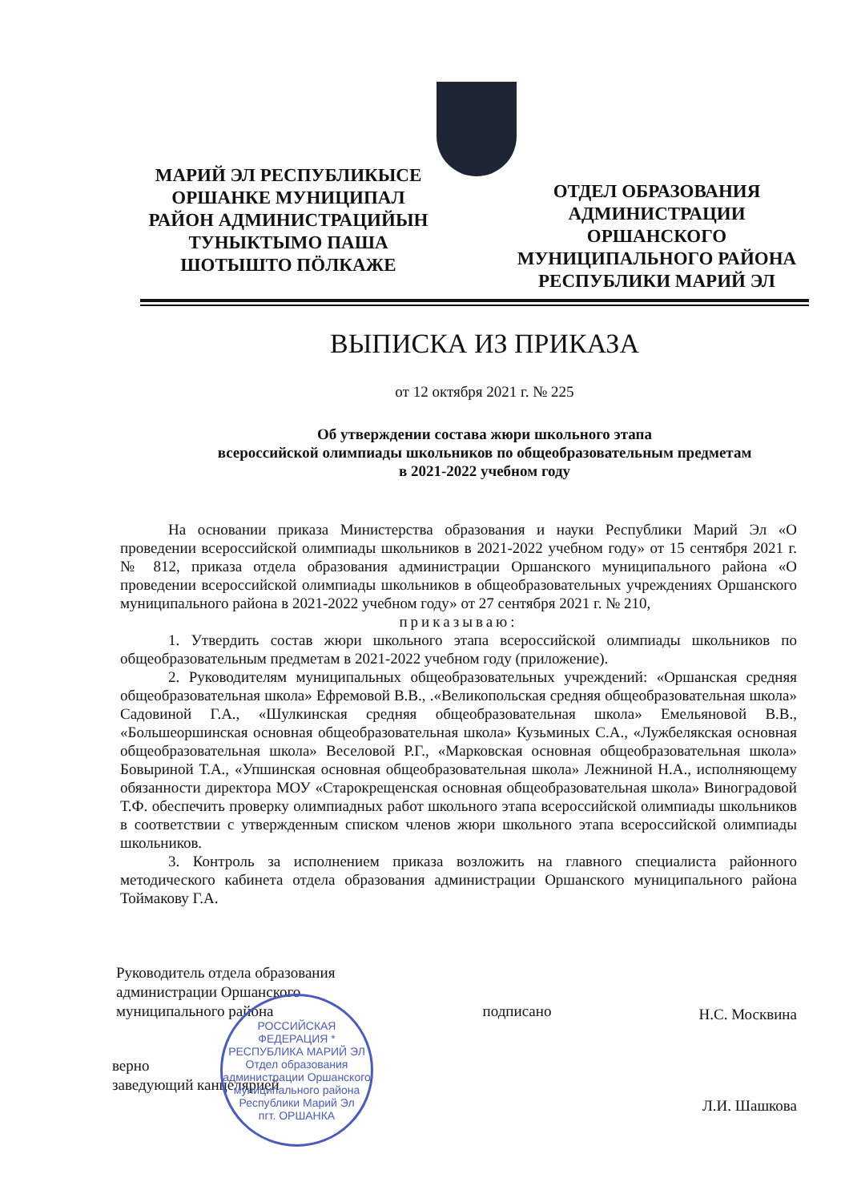МАРИЙ ЭЛ РЕСПУБЛИКЫСЕ ОРШАНКЕ МУНИЦИПАЛ РАЙОН АДМИНИСТРАЦИЙЫН ТУНЫКТЫМО ПАША ШОТЫШТО ПӦЛКАЖЕ
ОТДЕЛ ОБРАЗОВАНИЯ АДМИНИСТРАЦИИ ОРШАНСКОГО МУНИЦИПАЛЬНОГО РАЙОНА РЕСПУБЛИКИ МАРИЙ ЭЛ
ВЫПИСКА ИЗ ПРИКАЗА
от 12 октября 2021 г. № 225
Об утверждении состава жюри школьного этапа
всероссийской олимпиады школьников по общеобразовательным предметам
в 2021-2022 учебном году
На основании приказа Министерства образования и науки Республики Марий Эл «О проведении всероссийской олимпиады школьников в 2021-2022 учебном году» от 15 сентября 2021 г. № 812, приказа отдела образования администрации Оршанского муниципального района «О проведении всероссийской олимпиады школьников в общеобразовательных учреждениях Оршанского муниципального района в 2021-2022 учебном году» от 27 сентября 2021 г. № 210,
приказываю:
1. Утвердить состав жюри школьного этапа всероссийской олимпиады школьников по общеобразовательным предметам в 2021-2022 учебном году (приложение).
2. Руководителям муниципальных общеобразовательных учреждений: «Оршанская средняя общеобразовательная школа» Ефремовой В.В., .«Великопольская средняя общеобразовательная школа» Садовиной Г.А., «Шулкинская средняя общеобразовательная школа» Емельяновой В.В., «Большеоршинская основная общеобразовательная школа» Кузьминых С.А., «Лужбелякская основная общеобразовательная школа» Веселовой Р.Г., «Марковская основная общеобразовательная школа» Бовыриной Т.А., «Упшинская основная общеобразовательная школа» Лежниной Н.А., исполняющему обязанности директора МОУ «Старокрещенская основная общеобразовательная школа» Виноградовой Т.Ф. обеспечить проверку олимпиадных работ школьного этапа всероссийской олимпиады школьников в соответствии с утвержденным списком членов жюри школьного этапа всероссийской олимпиады школьников.
3. Контроль за исполнением приказа возложить на главного специалиста районного методического кабинета отдела образования администрации Оршанского муниципального района Тоймакову Г.А.
Руководитель отдела образования
администрации Оршанского
муниципального района
подписано
Н.С. Москвина
верно
заведующий канцелярией
Л.И. Шашкова
РОССИЙСКАЯ ФЕДЕРАЦИЯ * РЕСПУБЛИКА МАРИЙ ЭЛ
Отдел образования администрации Оршанского муниципального района Республики Марий Эл
пгт. ОРШАНКА